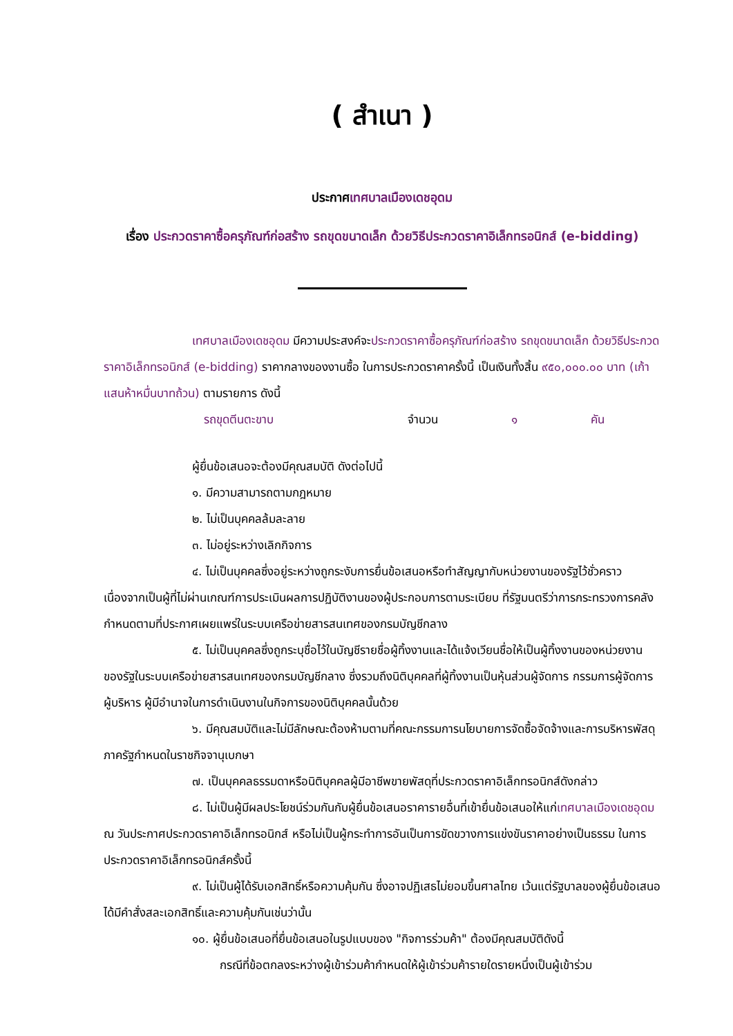( สำเนา )
ประกาศเทศบาลเมืองเดชอุดม
เรื่อง ประกวดราคาซื้อครุภัณฑ์ก่อสร้าง รถขุดขนาดเล็ก ด้วยวิธีประกวดราคาอิเล็กทรอนิกส์ (e-bidding)
เทศบาลเมืองเดชอุดม มีความประสงค์จะประกวดราคาซื้อครุภัณฑ์ก่อสร้าง รถขุดขนาดเล็ก ด้วยวิธีประกวดราคาอิเล็กทรอนิกส์ (e-bidding) ราคากลางของงานซื้อ ในการประกวดราคาครั้งนี้ เป็นเงินทั้งสิ้น ๙๕๐,๐๐๐.๐๐ บาท (เก้าแสนห้าหมื่นบาทถ้วน) ตามรายการ ดังนี้
รถขุดตีนตะขาบ จำนวน ๑ คัน
ผู้ยื่นข้อเสนอจะต้องมีคุณสมบัติ ดังต่อไปนี้
๑. มีความสามารถตามกฎหมาย
๒. ไม่เป็นบุคคลล้มละลาย
๓. ไม่อยู่ระหว่างเลิกกิจการ
๔. ไม่เป็นบุคคลซึ่งอยู่ระหว่างถูกระงับการยื่นข้อเสนอหรือทำสัญญากับหน่วยงานของรัฐไว้ชั่วคราว เนื่องจากเป็นผู้ที่ไม่ผ่านเกณฑ์การประเมินผลการปฏิบัติงานของผู้ประกอบการตามระเบียบ ที่รัฐมนตรีว่าการกระทรวงการคลังกำหนดตามที่ประกาศเผยแพร่ในระบบเครือข่ายสารสนเทศของกรมบัญชีกลาง
๕. ไม่เป็นบุคคลซึ่งถูกระบุชื่อไว้ในบัญชีรายชื่อผู้ทิ้งงานและได้แจ้งเวียนชื่อให้เป็นผู้ทิ้งงานของหน่วยงานของรัฐในระบบเครือข่ายสารสนเทศของกรมบัญชีกลาง ซึ่งรวมถึงนิติบุคคลที่ผู้ทิ้งงานเป็นหุ้นส่วนผู้จัดการ กรรมการผู้จัดการ ผู้บริหาร ผู้มีอำนาจในการดำเนินงานในกิจการของนิติบุคคลนั้นด้วย
๖. มีคุณสมบัติและไม่มีลักษณะต้องห้ามตามที่คณะกรรมการนโยบายการจัดซื้อจัดจ้างและการบริหารพัสดุภาครัฐกำหนดในราชกิจจานุเบกษา
๗. เป็นบุคคลธรรมดาหรือนิติบุคคลผู้มีอาชีพขายพัสดุที่ประกวดราคาอิเล็กทรอนิกส์ดังกล่าว
๘. ไม่เป็นผู้มีผลประโยชน์ร่วมกันกับผู้ยื่นข้อเสนอราคารายอื่นที่เข้ายื่นข้อเสนอให้แก่เทศบาลเมืองเดชอุดม ณ วันประกาศประกวดราคาอิเล็กทรอนิกส์ หรือไม่เป็นผู้กระทำการอันเป็นการขัดขวางการแข่งขันราคาอย่างเป็นธรรม ในการประกวดราคาอิเล็กทรอนิกส์ครั้งนี้
๙. ไม่เป็นผู้ได้รับเอกสิทธิ์หรือความคุ้มกัน ซึ่งอาจปฏิเสธไม่ยอมขึ้นศาลไทย เว้นแต่รัฐบาลของผู้ยื่นข้อเสนอได้มีคำสั่งสละเอกสิทธิ์และความคุ้มกันเช่นว่านั้น
๑๐. ผู้ยื่นข้อเสนอที่ยื่นข้อเสนอในรูปแบบของ "กิจการร่วมค้า" ต้องมีคุณสมบัติดังนี้
กรณีที่ข้อตกลงระหว่างผู้เข้าร่วมค้ากำหนดให้ผู้เข้าร่วมค้ารายใดรายหนึ่งเป็นผู้เข้าร่วม